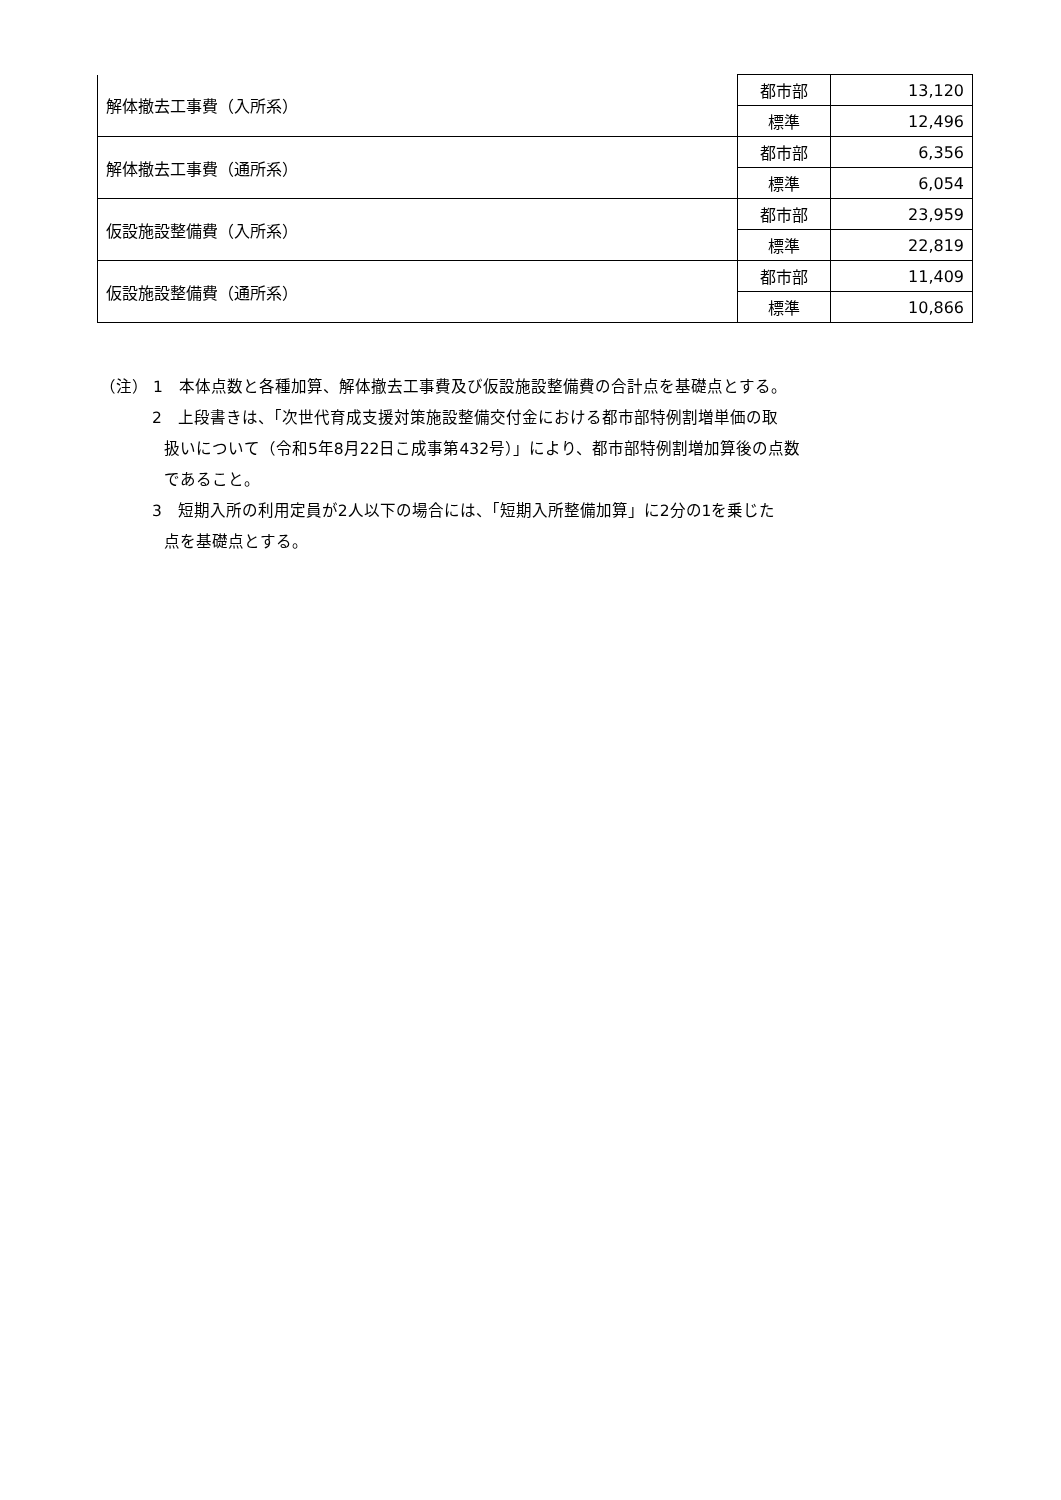| 解体撤去工事費（入所系） | 都市部 | 13,120 |
| | 標準 | 12,496 |
| 解体撤去工事費（通所系） | 都市部 | 6,356 |
| | 標準 | 6,054 |
| 仮設施設整備費（入所系） | 都市部 | 23,959 |
| | 標準 | 22,819 |
| 仮設施設整備費（通所系） | 都市部 | 11,409 |
| | 標準 | 10,866 |
（注） 1　本体点数と各種加算、解体撤去工事費及び仮設施設整備費の合計点を基礎点とする。
2　上段書きは、「次世代育成支援対策施設整備交付金における都市部特例割増単価の取
扱いについて（令和5年8月22日こ成事第432号）」により、都市部特例割増加算後の点数
であること。
3　短期入所の利用定員が2人以下の場合には、「短期入所整備加算」に2分の1を乗じた
点を基礎点とする。